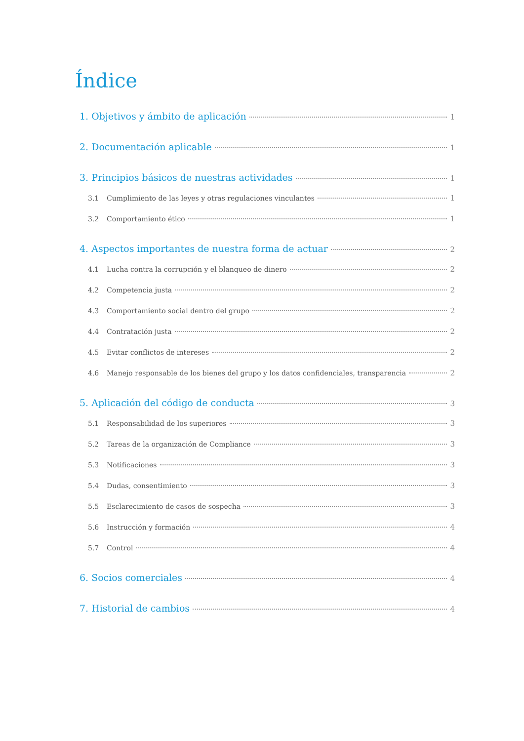Índice
1. Objetivos y ámbito de aplicación 1
2. Documentación aplicable 1
3. Principios básicos de nuestras actividades 1
3.1 Cumplimiento de las leyes y otras regulaciones vinculantes 1
3.2 Comportamiento ético 1
4. Aspectos importantes de nuestra forma de actuar 2
4.1 Lucha contra la corrupción y el blanqueo de dinero 2
4.2 Competencia justa 2
4.3 Comportamiento social dentro del grupo 2
4.4 Contratación justa 2
4.5 Evitar conflictos de intereses 2
4.6 Manejo responsable de los bienes del grupo y los datos confidenciales, transparencia 2
5. Aplicación del código de conducta 3
5.1 Responsabilidad de los superiores 3
5.2 Tareas de la organización de Compliance 3
5.3 Notificaciones 3
5.4 Dudas, consentimiento 3
5.5 Esclarecimiento de casos de sospecha 3
5.6 Instrucción y formación 4
5.7 Control 4
6. Socios comerciales 4
7. Historial de cambios 4